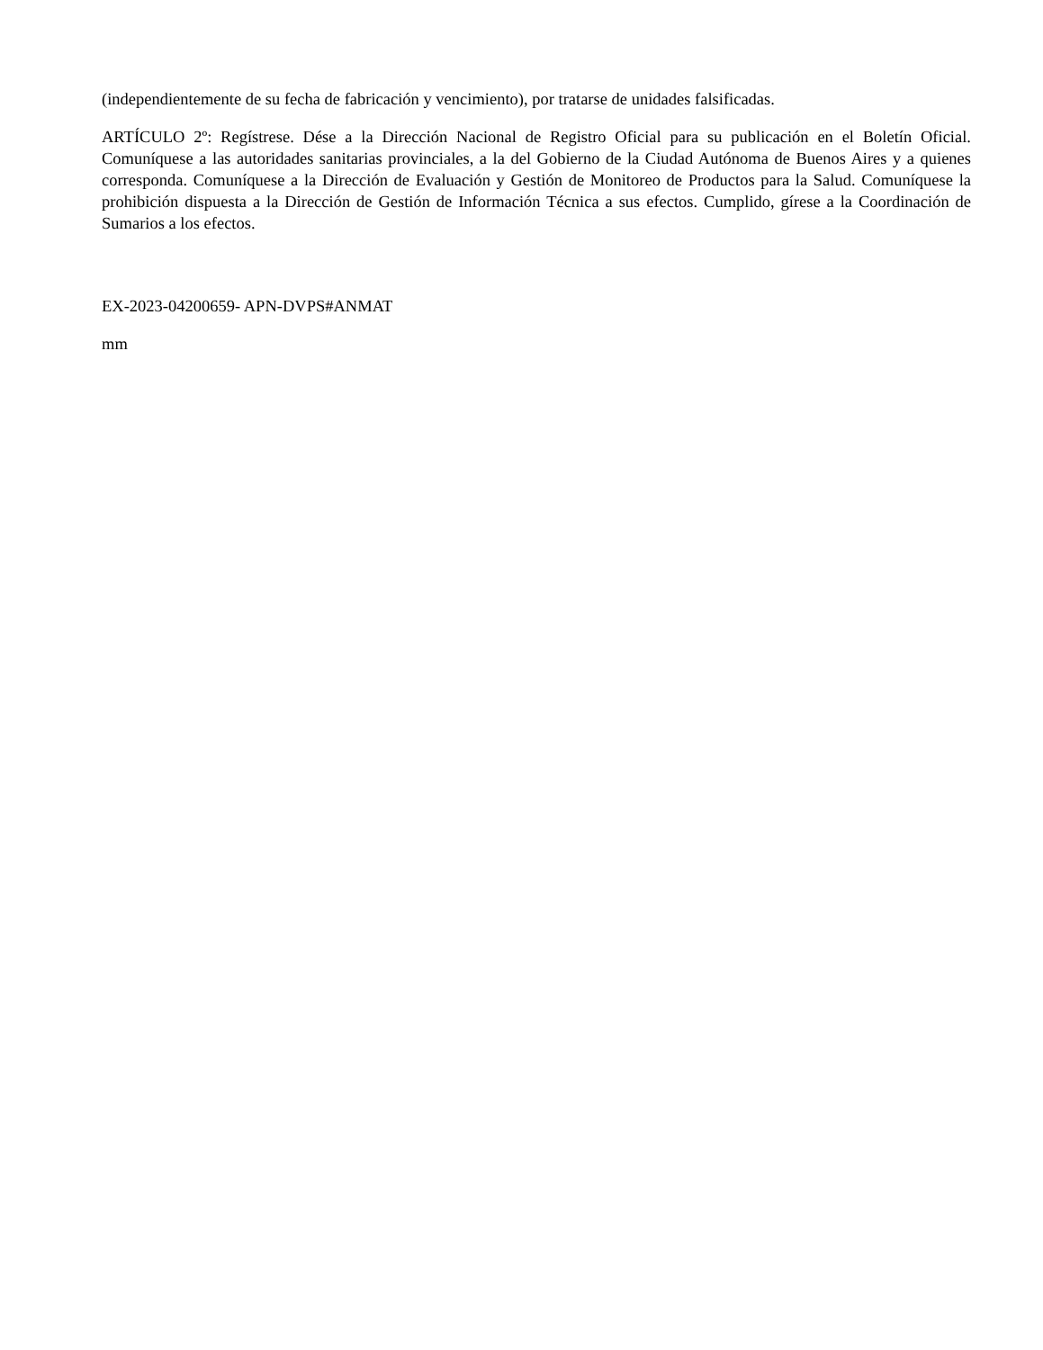(independientemente de su fecha de fabricación y vencimiento), por tratarse de unidades falsificadas.
ARTÍCULO 2º: Regístrese. Dése a la Dirección Nacional de Registro Oficial para su publicación en el Boletín Oficial. Comuníquese a las autoridades sanitarias provinciales, a la del Gobierno de la Ciudad Autónoma de Buenos Aires y a quienes corresponda. Comuníquese a la Dirección de Evaluación y Gestión de Monitoreo de Productos para la Salud. Comuníquese la prohibición dispuesta a la Dirección de Gestión de Información Técnica a sus efectos. Cumplido, gírese a la Coordinación de Sumarios a los efectos.
EX-2023-04200659- APN-DVPS#ANMAT
mm